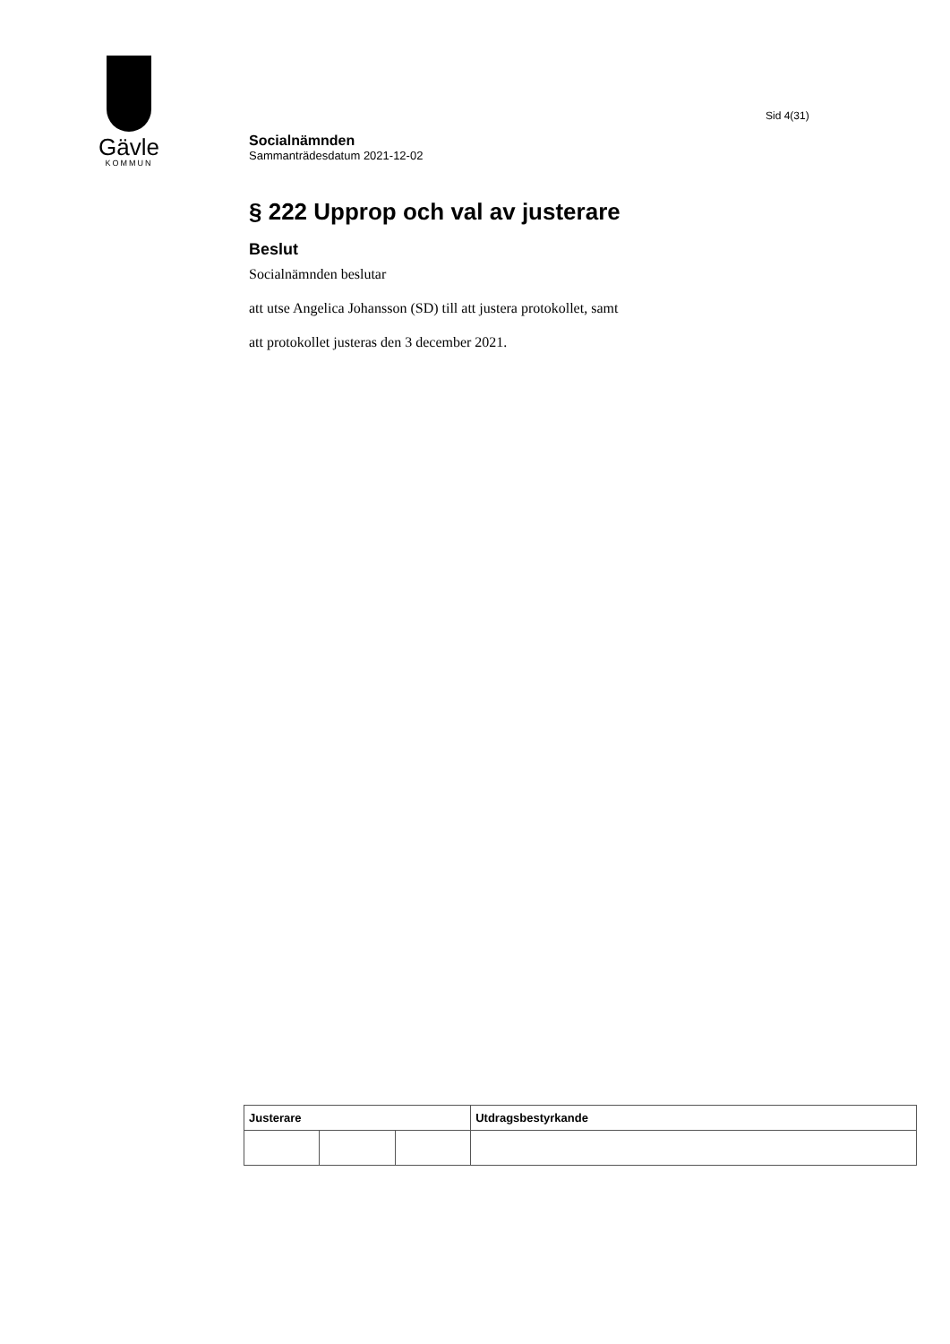Gävle
KOMMUN
Sid 4(31)
Socialnämnden
Sammanträdesdatum 2021-12-02
§ 222 Upprop och val av justerare
Beslut
Socialnämnden beslutar
att utse Angelica Johansson (SD) till att justera protokollet, samt
att protokollet justeras den 3 december 2021.
| Justerare | | | Utdragsbestyrkande |
| --- | --- | --- | --- |